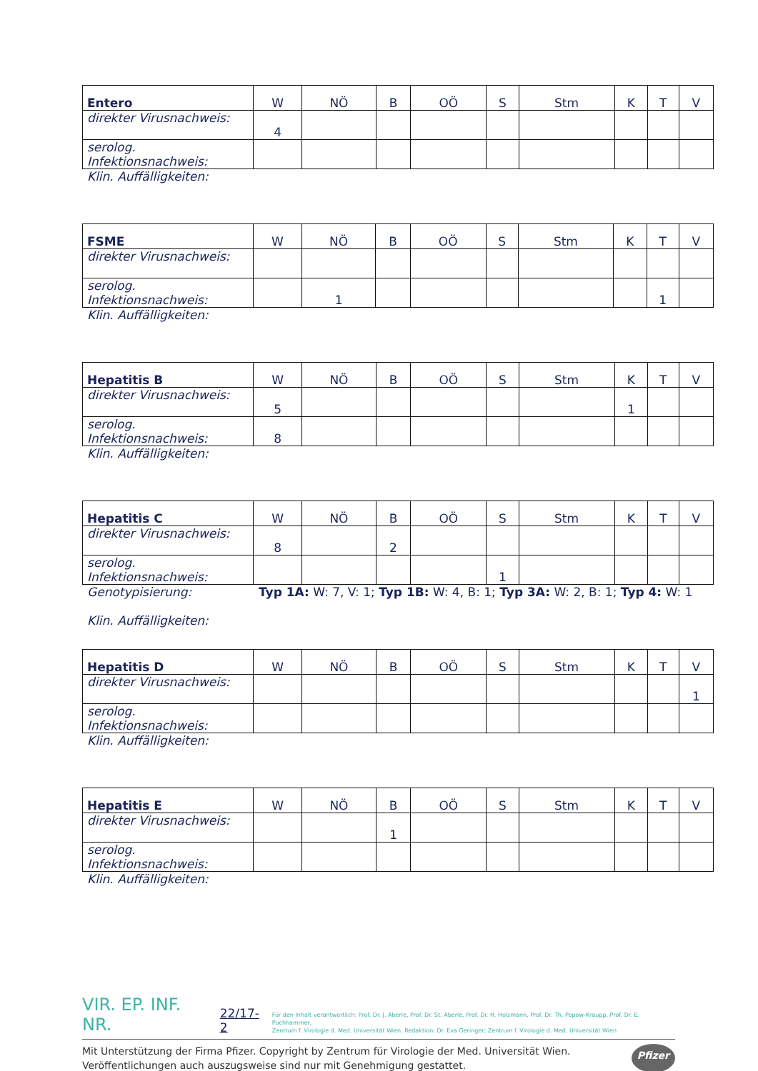| Entero | W | NÖ | B | OÖ | S | Stm | K | T | V |
| direkter Virusnachweis: | 4 | | | | | | | | |
| serolog. Infektionsnachweis: | | | | | | | | | |
Klin. Auffälligkeiten:
| FSME | W | NÖ | B | OÖ | S | Stm | K | T | V |
| direkter Virusnachweis: | | | | | | | | | |
| serolog. Infektionsnachweis: | | 1 | | | | | | 1 | |
Klin. Auffälligkeiten:
| Hepatitis B | W | NÖ | B | OÖ | S | Stm | K | T | V |
| direkter Virusnachweis: | 5 | | | | | | 1 | | |
| serolog. Infektionsnachweis: | 8 | | | | | | | | |
Klin. Auffälligkeiten:
| Hepatitis C | W | NÖ | B | OÖ | S | Stm | K | T | V |
| direkter Virusnachweis: | 8 | | 2 | | | | | | |
| serolog. Infektionsnachweis: | | | | | 1 | | | | |
Genotypisierung: Typ 1A: W: 7, V: 1; Typ 1B: W: 4, B: 1; Typ 3A: W: 2, B: 1; Typ 4: W: 1
Klin. Auffälligkeiten:
| Hepatitis D | W | NÖ | B | OÖ | S | Stm | K | T | V |
| direkter Virusnachweis: | | | | | | | | | 1 |
| serolog. Infektionsnachweis: | | | | | | | | | |
Klin. Auffälligkeiten:
| Hepatitis E | W | NÖ | B | OÖ | S | Stm | K | T | V |
| direkter Virusnachweis: | | | 1 | | | | | | |
| serolog. Infektionsnachweis: | | | | | | | | | |
Klin. Auffälligkeiten:
VIR. EP. INF. NR. 22/17-2 Für den Inhalt verantwortlich: Prof. Dr. J. Aberle, Prof. Dr. St. Aberle, Prof. Dr. H. Holzmann, Prof. Dr. Th. Popow-Kraupp, Prof. Dr. E. Puchhammer,
Zentrum f. Virologie d. Med. Universität Wien. Redaktion: Dr. Eva Geringer; Zentrum f. Virologie d. Med. Universität Wien
Mit Unterstützung der Firma Pfizer. Copyright by Zentrum für Virologie der Med. Universität Wien.
Veröffentlichungen auch auszugsweise sind nur mit Genehmigung gestattet. Pfizer